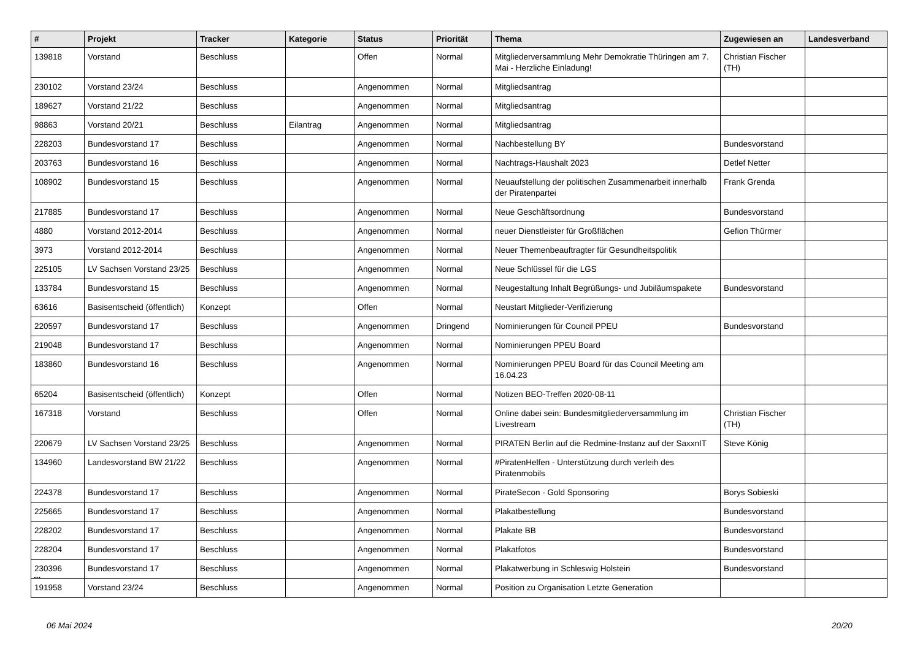| # | Projekt | Tracker | Kategorie | Status | Priorität | Thema | Zugewiesen an | Landesverband |
| --- | --- | --- | --- | --- | --- | --- | --- | --- |
| 139818 | Vorstand | Beschluss | | Offen | Normal | Mitgliederversammlung Mehr Demokratie Thüringen am 7. Mai - Herzliche Einladung! | Christian Fischer (TH) | |
| 230102 | Vorstand 23/24 | Beschluss | | Angenommen | Normal | Mitgliedsantrag | | |
| 189627 | Vorstand 21/22 | Beschluss | | Angenommen | Normal | Mitgliedsantrag | | |
| 98863 | Vorstand 20/21 | Beschluss | Eilantrag | Angenommen | Normal | Mitgliedsantrag | | |
| 228203 | Bundesvorstand 17 | Beschluss | | Angenommen | Normal | Nachbestellung BY | Bundesvorstand | |
| 203763 | Bundesvorstand 16 | Beschluss | | Angenommen | Normal | Nachtrags-Haushalt 2023 | Detlef Netter | |
| 108902 | Bundesvorstand 15 | Beschluss | | Angenommen | Normal | Neuaufstellung der politischen Zusammenarbeit innerhalb der Piratenpartei | Frank Grenda | |
| 217885 | Bundesvorstand 17 | Beschluss | | Angenommen | Normal | Neue Geschäftsordnung | Bundesvorstand | |
| 4880 | Vorstand 2012-2014 | Beschluss | | Angenommen | Normal | neuer Dienstleister für Großflächen | Gefion Thürmer | |
| 3973 | Vorstand 2012-2014 | Beschluss | | Angenommen | Normal | Neuer Themenbeauftragter für Gesundheitspolitik | | |
| 225105 | LV Sachsen Vorstand 23/25 | Beschluss | | Angenommen | Normal | Neue Schlüssel für die LGS | | |
| 133784 | Bundesvorstand 15 | Beschluss | | Angenommen | Normal | Neugestaltung Inhalt Begrüßungs- und Jubiläumspakete | Bundesvorstand | |
| 63616 | Basisentscheid (öffentlich) | Konzept | | Offen | Normal | Neustart Mitglieder-Verifizierung | | |
| 220597 | Bundesvorstand 17 | Beschluss | | Angenommen | Dringend | Nominierungen für Council PPEU | Bundesvorstand | |
| 219048 | Bundesvorstand 17 | Beschluss | | Angenommen | Normal | Nominierungen PPEU Board | | |
| 183860 | Bundesvorstand 16 | Beschluss | | Angenommen | Normal | Nominierungen PPEU Board für das Council Meeting am 16.04.23 | | |
| 65204 | Basisentscheid (öffentlich) | Konzept | | Offen | Normal | Notizen BEO-Treffen 2020-08-11 | | |
| 167318 | Vorstand | Beschluss | | Offen | Normal | Online dabei sein: Bundesmitgliederversammlung im Livestream | Christian Fischer (TH) | |
| 220679 | LV Sachsen Vorstand 23/25 | Beschluss | | Angenommen | Normal | PIRATEN Berlin auf die Redmine-Instanz auf der SaxxnIT | Steve König | |
| 134960 | Landesvorstand BW 21/22 | Beschluss | | Angenommen | Normal | #PiratenHelfen - Unterstützung durch verleih des Piratenmobils | | |
| 224378 | Bundesvorstand 17 | Beschluss | | Angenommen | Normal | PirateSecon - Gold Sponsoring | Borys Sobieski | |
| 225665 | Bundesvorstand 17 | Beschluss | | Angenommen | Normal | Plakatbestellung | Bundesvorstand | |
| 228202 | Bundesvorstand 17 | Beschluss | | Angenommen | Normal | Plakate BB | Bundesvorstand | |
| 228204 | Bundesvorstand 17 | Beschluss | | Angenommen | Normal | Plakatfotos | Bundesvorstand | |
| 230396 | Bundesvorstand 17 | Beschluss | | Angenommen | Normal | Plakatwerbung in Schleswig Holstein | Bundesvorstand | |
| 191958 | Vorstand 23/24 | Beschluss | | Angenommen | Normal | Position zu Organisation Letzte Generation | | |
...
06 Mai 2024 20/20